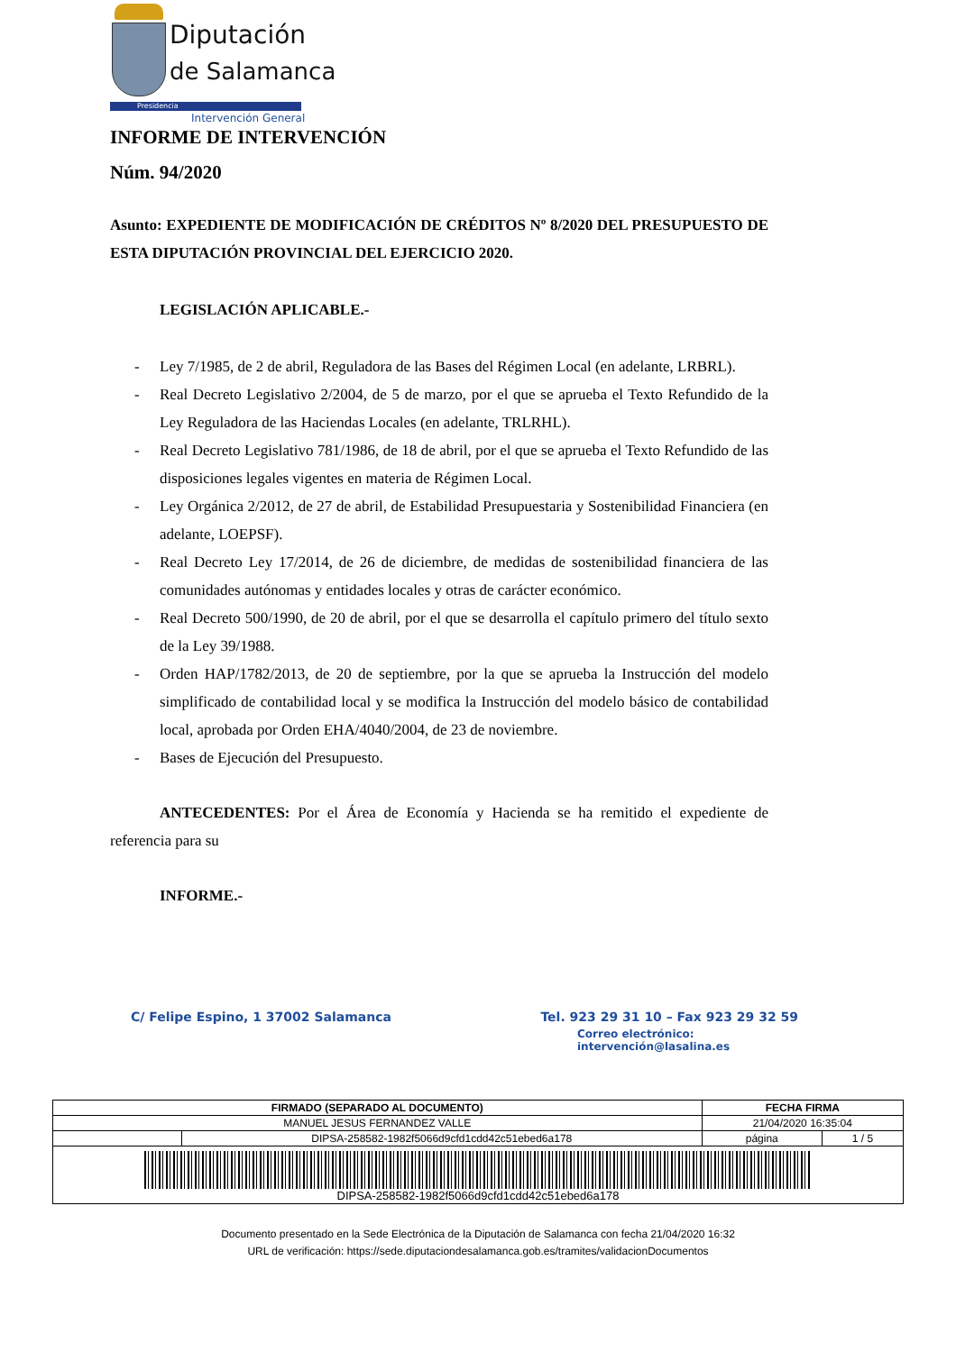Diputación
de Salamanca
Presidencia
Intervención General
INFORME DE INTERVENCIÓN
Núm. 94/2020
Asunto: EXPEDIENTE DE MODIFICACIÓN DE CRÉDITOS Nº 8/2020 DEL PRESUPUESTO DE ESTA DIPUTACIÓN PROVINCIAL DEL EJERCICIO 2020.
LEGISLACIÓN APLICABLE.-
- Ley 7/1985, de 2 de abril, Reguladora de las Bases del Régimen Local (en adelante, LRBRL).
- Real Decreto Legislativo 2/2004, de 5 de marzo, por el que se aprueba el Texto Refundido de la Ley Reguladora de las Haciendas Locales (en adelante, TRLRHL).
- Real Decreto Legislativo 781/1986, de 18 de abril, por el que se aprueba el Texto Refundido de las disposiciones legales vigentes en materia de Régimen Local.
- Ley Orgánica 2/2012, de 27 de abril, de Estabilidad Presupuestaria y Sostenibilidad Financiera (en adelante, LOEPSF).
- Real Decreto Ley 17/2014, de 26 de diciembre, de medidas de sostenibilidad financiera de las comunidades autónomas y entidades locales y otras de carácter económico.
- Real Decreto 500/1990, de 20 de abril, por el que se desarrolla el capítulo primero del título sexto de la Ley 39/1988.
- Orden HAP/1782/2013, de 20 de septiembre, por la que se aprueba la Instrucción del modelo simplificado de contabilidad local y se modifica la Instrucción del modelo básico de contabilidad local, aprobada por Orden EHA/4040/2004, de 23 de noviembre.
- Bases de Ejecución del Presupuesto.
ANTECEDENTES: Por el Área de Economía y Hacienda se ha remitido el expediente de referencia para su
INFORME.-
C/ Felipe Espino, 1 37002 Salamanca Tel. 923 29 31 10 – Fax 923 29 32 59
Correo electrónico: intervención@lasalina.es
| FIRMADO (SEPARADO AL DOCUMENTO) | | FECHA FIRMA | |
| --- | --- | --- | --- |
| MANUEL JESUS FERNANDEZ VALLE | | 21/04/2020 16:35:04 | |
| | DIPSA-258582-1982f5066d9cfd1cdd42c51ebed6a178 | página | 1 / 5 |
| DIPSA-258582-1982f5066d9cfd1cdd42c51ebed6a178 | | | |
Documento presentado en la Sede Electrónica de la Diputación de Salamanca con fecha 21/04/2020 16:32
URL de verificación: https://sede.diputaciondesalamanca.gob.es/tramites/validacionDocumentos